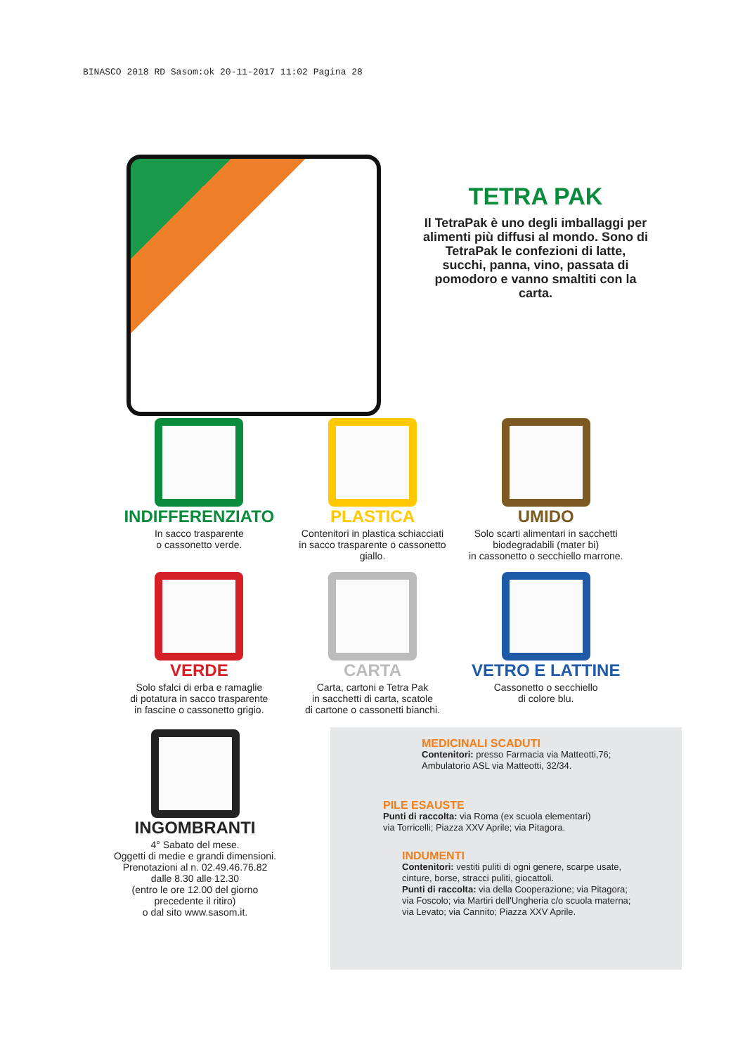BINASCO 2018 RD Sasom:ok 20-11-2017 11:02 Pagina 28
TETRA PAK
Il TetraPak è uno degli imballaggi per alimenti più diffusi al mondo. Sono di TetraPak le confezioni di latte, succhi, panna, vino, passata di pomodoro e vanno smaltiti con la carta.
INDIFFERENZIATO
In sacco trasparente
o cassonetto verde.
PLASTICA
Contenitori in plastica schiacciati
in sacco trasparente o cassonetto giallo.
UMIDO
Solo scarti alimentari in sacchetti
biodegradabili (mater bi)
in cassonetto o secchiello marrone.
VERDE
Solo sfalci di erba e ramaglie
di potatura in sacco trasparente
in fascine o cassonetto grigio.
CARTA
Carta, cartoni e Tetra Pak
in sacchetti di carta, scatole
di cartone o cassonetti bianchi.
VETRO E LATTINE
Cassonetto o secchiello
di colore blu.
INGOMBRANTI
4° Sabato del mese.
Oggetti di medie e grandi dimensioni.
Prenotazioni al n. 02.49.46.76.82
dalle 8.30 alle 12.30
(entro le ore 12.00 del giorno
precedente il ritiro)
o dal sito www.sasom.it.
MEDICINALI SCADUTI
Contenitori: presso Farmacia via Matteotti,76;
Ambulatorio ASL via Matteotti, 32/34.
PILE ESAUSTE
Punti di raccolta: via Roma (ex scuola elementari)
via Torricelli; Piazza XXV Aprile; via Pitagora.
INDUMENTI
Contenitori: vestiti puliti di ogni genere, scarpe usate,
cinture, borse, stracci puliti, giocattoli.
Punti di raccolta: via della Cooperazione; via Pitagora;
via Foscolo; via Martiri dell'Ungheria c/o scuola materna;
via Levato; via Cannito; Piazza XXV Aprile.